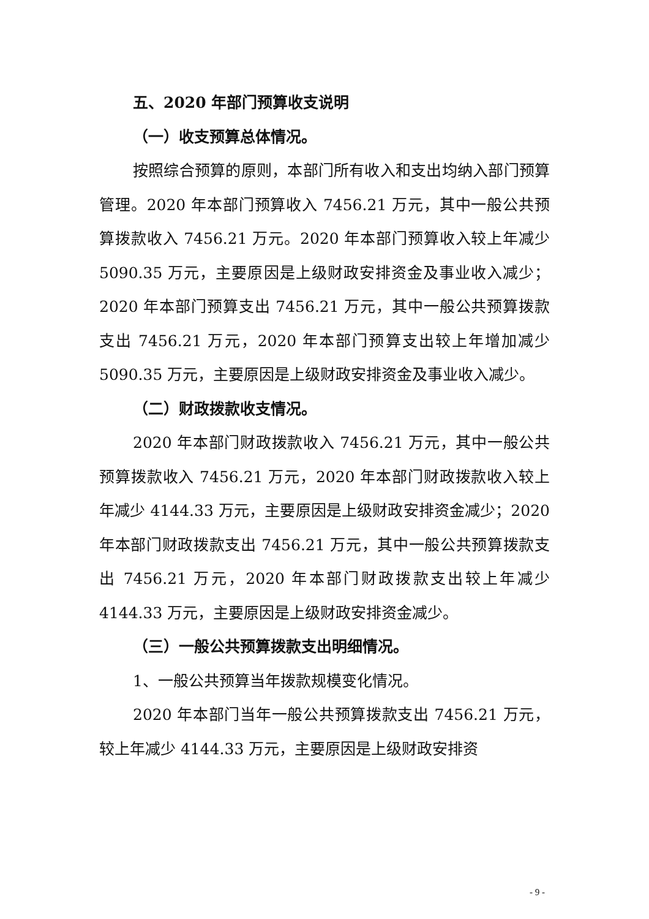五、2020 年部门预算收支说明
（一）收支预算总体情况。
按照综合预算的原则，本部门所有收入和支出均纳入部门预算管理。2020 年本部门预算收入 7456.21 万元，其中一般公共预算拨款收入 7456.21 万元。2020 年本部门预算收入较上年减少 5090.35 万元，主要原因是上级财政安排资金及事业收入减少；2020 年本部门预算支出 7456.21 万元，其中一般公共预算拨款支出 7456.21 万元，2020 年本部门预算支出较上年增加减少 5090.35 万元，主要原因是上级财政安排资金及事业收入减少。
（二）财政拨款收支情况。
2020 年本部门财政拨款收入 7456.21 万元，其中一般公共预算拨款收入 7456.21 万元，2020 年本部门财政拨款收入较上年减少 4144.33 万元，主要原因是上级财政安排资金减少；2020 年本部门财政拨款支出 7456.21 万元，其中一般公共预算拨款支出 7456.21 万元，2020 年本部门财政拨款支出较上年减少 4144.33 万元，主要原因是上级财政安排资金减少。
（三）一般公共预算拨款支出明细情况。
1、一般公共预算当年拨款规模变化情况。
2020 年本部门当年一般公共预算拨款支出 7456.21 万元，较上年减少 4144.33 万元，主要原因是上级财政安排资
- 9 -